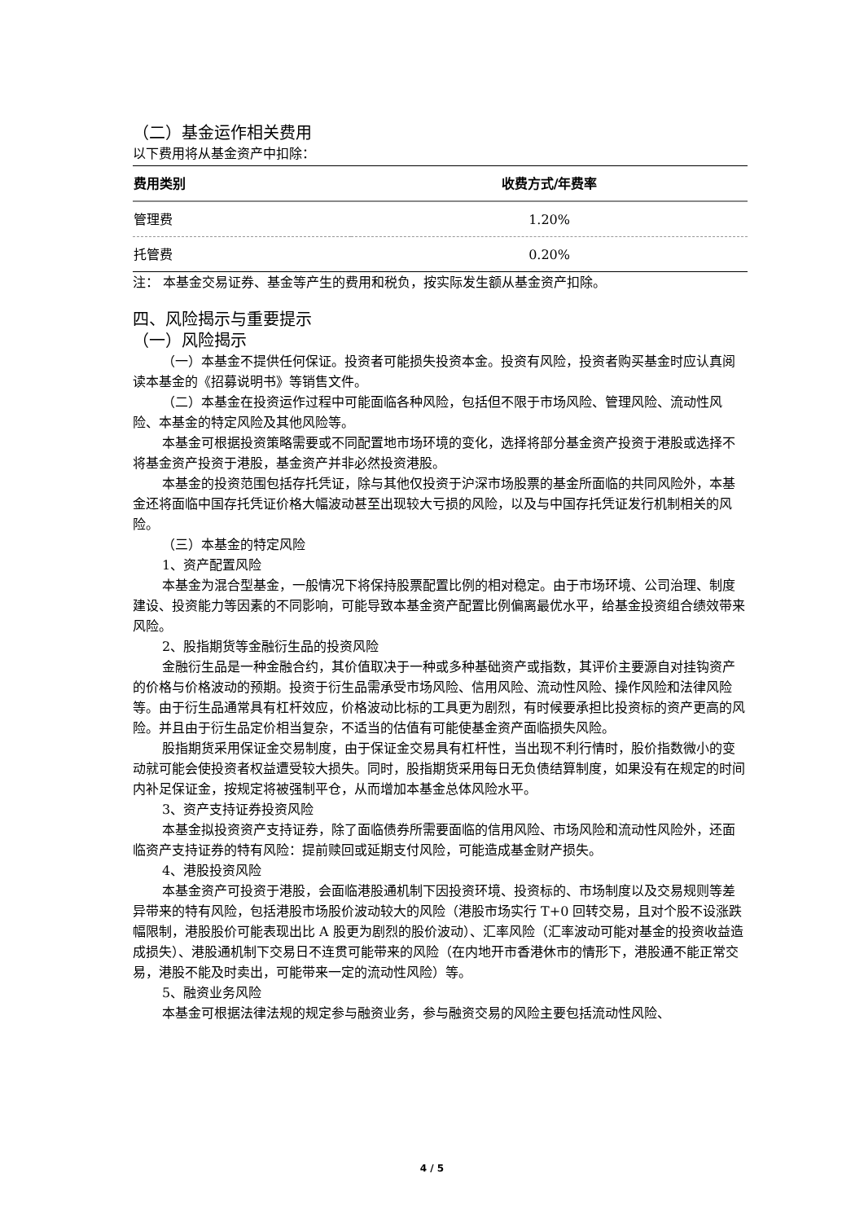（二）基金运作相关费用
以下费用将从基金资产中扣除：
| 费用类别 | 收费方式/年费率 |
| --- | --- |
| 管理费 | 1.20% |
| 托管费 | 0.20% |
注： 本基金交易证券、基金等产生的费用和税负，按实际发生额从基金资产扣除。
四、风险揭示与重要提示
（一）风险揭示
（一）本基金不提供任何保证。投资者可能损失投资本金。投资有风险，投资者购买基金时应认真阅读本基金的《招募说明书》等销售文件。
（二）本基金在投资运作过程中可能面临各种风险，包括但不限于市场风险、管理风险、流动性风险、本基金的特定风险及其他风险等。
本基金可根据投资策略需要或不同配置地市场环境的变化，选择将部分基金资产投资于港股或选择不将基金资产投资于港股，基金资产并非必然投资港股。
本基金的投资范围包括存托凭证，除与其他仅投资于沪深市场股票的基金所面临的共同风险外，本基金还将面临中国存托凭证价格大幅波动甚至出现较大亏损的风险，以及与中国存托凭证发行机制相关的风险。
（三）本基金的特定风险
1、资产配置风险
本基金为混合型基金，一般情况下将保持股票配置比例的相对稳定。由于市场环境、公司治理、制度建设、投资能力等因素的不同影响，可能导致本基金资产配置比例偏离最优水平，给基金投资组合绩效带来风险。
2、股指期货等金融衍生品的投资风险
金融衍生品是一种金融合约，其价值取决于一种或多种基础资产或指数，其评价主要源自对挂钩资产的价格与价格波动的预期。投资于衍生品需承受市场风险、信用风险、流动性风险、操作风险和法律风险等。由于衍生品通常具有杠杆效应，价格波动比标的工具更为剧烈，有时候要承担比投资标的资产更高的风险。并且由于衍生品定价相当复杂，不适当的估值有可能使基金资产面临损失风险。
股指期货采用保证金交易制度，由于保证金交易具有杠杆性，当出现不利行情时，股价指数微小的变动就可能会使投资者权益遭受较大损失。同时，股指期货采用每日无负债结算制度，如果没有在规定的时间内补足保证金，按规定将被强制平仓，从而增加本基金总体风险水平。
3、资产支持证券投资风险
本基金拟投资资产支持证券，除了面临债券所需要面临的信用风险、市场风险和流动性风险外，还面临资产支持证券的特有风险：提前赎回或延期支付风险，可能造成基金财产损失。
4、港股投资风险
本基金资产可投资于港股，会面临港股通机制下因投资环境、投资标的、市场制度以及交易规则等差异带来的特有风险，包括港股市场股价波动较大的风险（港股市场实行 T+0 回转交易，且对个股不设涨跌幅限制，港股股价可能表现出比 A 股更为剧烈的股价波动）、汇率风险（汇率波动可能对基金的投资收益造成损失）、港股通机制下交易日不连贯可能带来的风险（在内地开市香港休市的情形下，港股通不能正常交易，港股不能及时卖出，可能带来一定的流动性风险）等。
5、融资业务风险
本基金可根据法律法规的规定参与融资业务，参与融资交易的风险主要包括流动性风险、
4 / 5